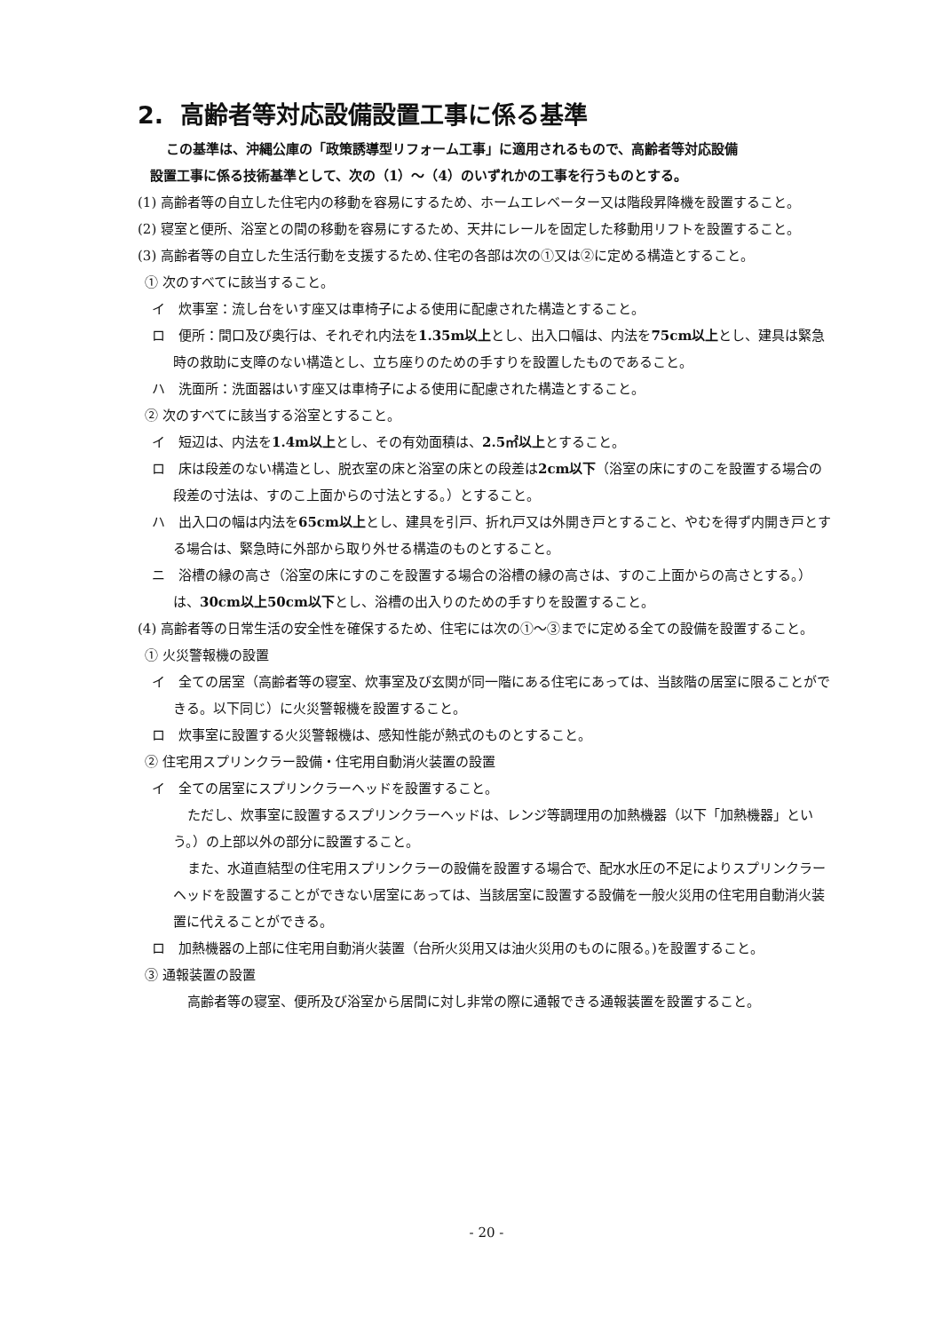2. 高齢者等対応設備設置工事に係る基準
この基準は、沖縄公庫の「政策誘導型リフォーム工事」に適用されるもので、高齢者等対応設備
設置工事に係る技術基準として、次の（1）～（4）のいずれかの工事を行うものとする。
(1) 高齢者等の自立した住宅内の移動を容易にするため、ホームエレベーター又は階段昇降機を設置すること。
(2) 寝室と便所、浴室との間の移動を容易にするため、天井にレールを固定した移動用リフトを設置すること。
(3) 高齢者等の自立した生活行動を支援するため､住宅の各部は次の①又は②に定める構造とすること。
① 次のすべてに該当すること。
イ　炊事室：流し台をいす座又は車椅子による使用に配慮された構造とすること。
ロ　便所：間口及び奥行は、それぞれ内法を1.35m以上とし、出入口幅は、内法を75cm以上とし、建具は緊急時の救助に支障のない構造とし、立ち座りのための手すりを設置したものであること。
ハ　洗面所：洗面器はいす座又は車椅子による使用に配慮された構造とすること。
② 次のすべてに該当する浴室とすること。
イ　短辺は、内法を1.4m以上とし、その有効面積は、2.5㎡以上とすること。
ロ　床は段差のない構造とし、脱衣室の床と浴室の床との段差は2cm以下（浴室の床にすのこを設置する場合の段差の寸法は、すのこ上面からの寸法とする。）とすること。
ハ　出入口の幅は内法を65cm以上とし、建具を引戸、折れ戸又は外開き戸とすること、やむを得ず内開き戸とする場合は、緊急時に外部から取り外せる構造のものとすること。
ニ　浴槽の縁の高さ（浴室の床にすのこを設置する場合の浴槽の縁の高さは、すのこ上面からの高さとする。）は、30cm以上50cm以下とし、浴槽の出入りのための手すりを設置すること。
(4) 高齢者等の日常生活の安全性を確保するため、住宅には次の①～③までに定める全ての設備を設置すること。
① 火災警報機の設置
イ　全ての居室（高齢者等の寝室、炊事室及び玄関が同一階にある住宅にあっては、当該階の居室に限ることができる。以下同じ）に火災警報機を設置すること。
ロ　炊事室に設置する火災警報機は、感知性能が熱式のものとすること。
② 住宅用スプリンクラー設備・住宅用自動消火装置の設置
イ　全ての居室にスプリンクラーヘッドを設置すること。
ただし、炊事室に設置するスプリンクラーヘッドは、レンジ等調理用の加熱機器（以下「加熱機器」という。）の上部以外の部分に設置すること。
また、水道直結型の住宅用スプリンクラーの設備を設置する場合で、配水水圧の不足によりスプリンクラーヘッドを設置することができない居室にあっては、当該居室に設置する設備を一般火災用の住宅用自動消火装置に代えることができる。
ロ　加熱機器の上部に住宅用自動消火装置（台所火災用又は油火災用のものに限る。)を設置すること。
③ 通報装置の設置
高齢者等の寝室、便所及び浴室から居間に対し非常の際に通報できる通報装置を設置すること。
- 20 -